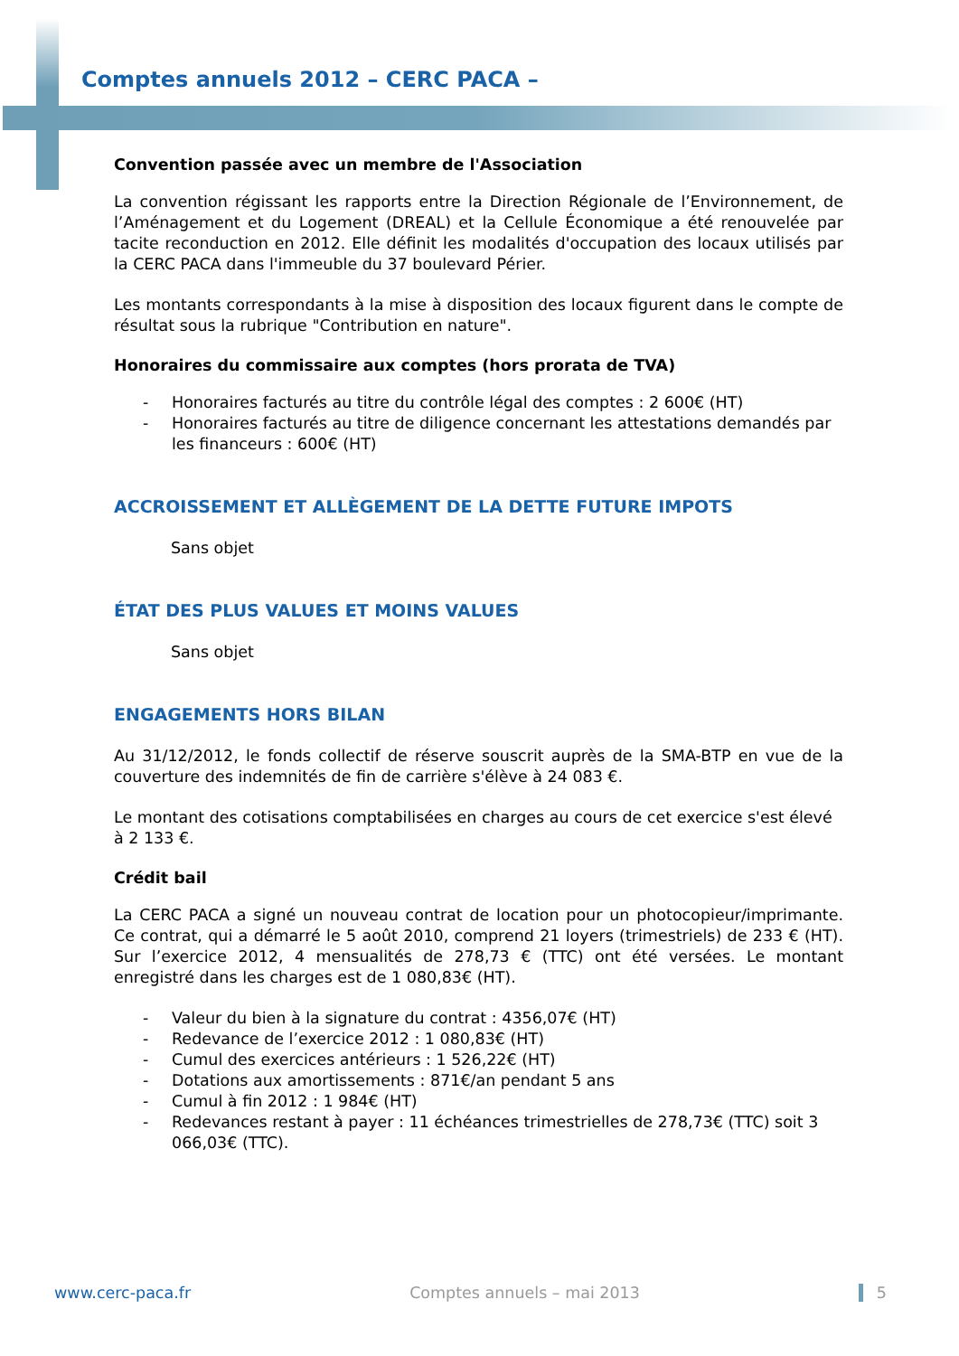Comptes annuels 2012 – CERC PACA –
Convention passée avec un membre de l'Association
La convention régissant les rapports entre la Direction Régionale de l’Environnement, de l’Aménagement et du Logement (DREAL) et la Cellule Économique a été renouvelée par tacite reconduction en 2012. Elle définit les modalités d'occupation des locaux utilisés par la CERC PACA dans l'immeuble du 37 boulevard Périer.
Les montants correspondants à la mise à disposition des locaux figurent dans le compte de résultat sous la rubrique "Contribution en nature".
Honoraires du commissaire aux comptes (hors prorata de TVA)
- Honoraires facturés au titre du contrôle légal des comptes : 2 600€ (HT)
- Honoraires facturés au titre de diligence concernant les attestations demandés par les financeurs : 600€ (HT)
ACCROISSEMENT ET ALLÈGEMENT DE LA DETTE FUTURE IMPOTS
Sans objet
ÉTAT DES PLUS VALUES ET MOINS VALUES
Sans objet
ENGAGEMENTS HORS BILAN
Au 31/12/2012, le fonds collectif de réserve souscrit auprès de la SMA-BTP en vue de la couverture des indemnités de fin de carrière s'élève à 24 083 €.
Le montant des cotisations comptabilisées en charges au cours de cet exercice s'est élevé à 2 133 €.
Crédit bail
La CERC PACA a signé un nouveau contrat de location pour un photocopieur/imprimante. Ce contrat, qui a démarré le 5 août 2010, comprend 21 loyers (trimestriels) de 233 € (HT). Sur l’exercice 2012, 4 mensualités de 278,73 € (TTC) ont été versées. Le montant enregistré dans les charges est de 1 080,83€ (HT).
- Valeur du bien à la signature du contrat : 4356,07€ (HT)
- Redevance de l’exercice 2012 : 1 080,83€ (HT)
- Cumul des exercices antérieurs : 1 526,22€ (HT)
- Dotations aux amortissements : 871€/an pendant 5 ans
- Cumul à fin 2012 : 1 984€ (HT)
- Redevances restant à payer : 11 échéances trimestrielles de 278,73€ (TTC) soit 3 066,03€ (TTC).
www.cerc-paca.fr Comptes annuels – mai 2013 5